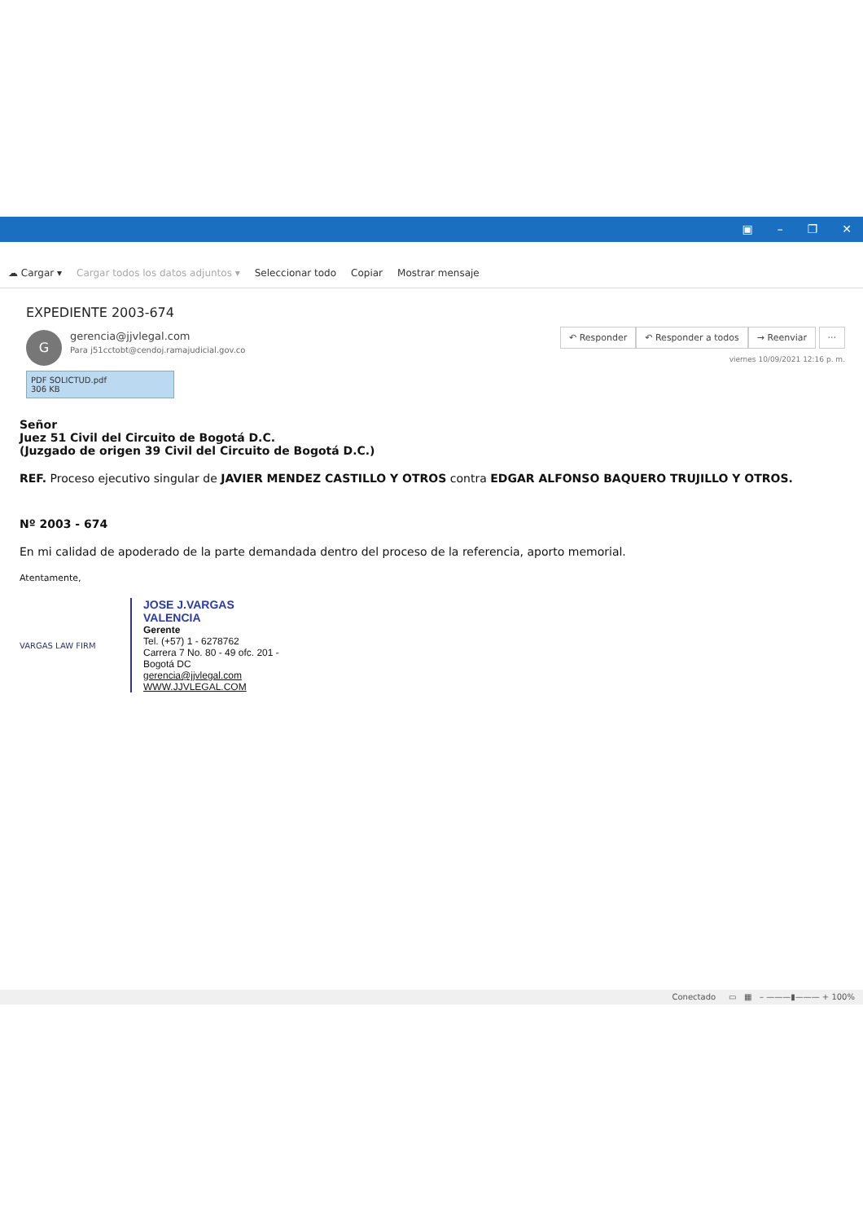▣ – ❐ ✕
☁ Cargar ▾ Cargar todos los datos adjuntos ▾ Seleccionar todo Copiar Mostrar mensaje
EXPEDIENTE 2003-674
G
gerencia@jjvlegal.com
Para j51cctobt@cendoj.ramajudicial.gov.co
↶ Responder ↶ Responder a todos → Reenviar ···
viernes 10/09/2021 12:16 p. m.
PDF SOLICTUD.pdf
306 KB
Señor
Juez 51 Civil del Circuito de Bogotá D.C.
(Juzgado de origen 39 Civil del Circuito de Bogotá D.C.)
REF. Proceso ejecutivo singular de JAVIER MENDEZ CASTILLO Y OTROS contra EDGAR ALFONSO BAQUERO TRUJILLO Y OTROS.
Nº 2003 - 674
En mi calidad de apoderado de la parte demandada dentro del proceso de la referencia, aporto memorial.
Atentamente,
VARGAS LAW FIRM
JOSE J.VARGAS
VALENCIA
Gerente
Tel. (+57) 1 - 6278762
Carrera 7 No. 80 - 49 ofc. 201 -
Bogotá DC
gerencia@jjvlegal.com
WWW.JJVLEGAL.COM
Conectado ▭ ▦ – ———▮——— + 100%